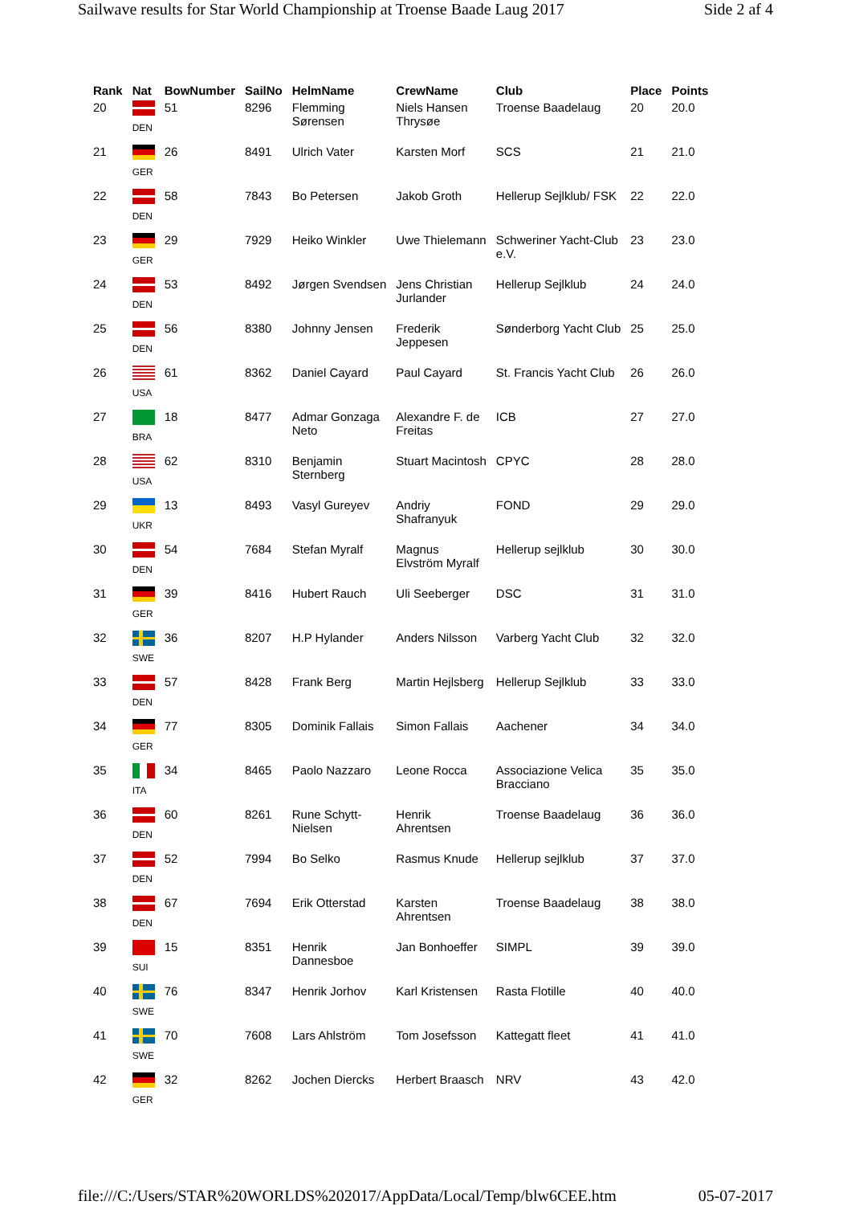Sailwave results for Star World Championship at Troense Baade Laug 2017 Side 2 af 4
| Rank | Nat | BowNumber | SailNo | HelmName | CrewName | Club | Place | Points |
| --- | --- | --- | --- | --- | --- | --- | --- | --- |
| 20 | DEN | 51 | 8296 | Flemming Sørensen | Niels Hansen Thrysøe | Troense Baadelaug | 20 | 20.0 |
| 21 | GER | 26 | 8491 | Ulrich Vater | Karsten Morf | SCS | 21 | 21.0 |
| 22 | DEN | 58 | 7843 | Bo Petersen | Jakob Groth | Hellerup Sejlklub/ FSK | 22 | 22.0 |
| 23 | GER | 29 | 7929 | Heiko Winkler | Uwe Thielemann | Schweriner Yacht-Club e.V. | 23 | 23.0 |
| 24 | DEN | 53 | 8492 | Jørgen Svendsen | Jens Christian Jurlander | Hellerup Sejlklub | 24 | 24.0 |
| 25 | DEN | 56 | 8380 | Johnny Jensen | Frederik Jeppesen | Sønderborg Yacht Club | 25 | 25.0 |
| 26 | USA | 61 | 8362 | Daniel Cayard | Paul Cayard | St. Francis Yacht Club | 26 | 26.0 |
| 27 | BRA | 18 | 8477 | Admar Gonzaga Neto | Alexandre F. de Freitas | ICB | 27 | 27.0 |
| 28 | USA | 62 | 8310 | Benjamin Sternberg | Stuart Macintosh | CPYC | 28 | 28.0 |
| 29 | UKR | 13 | 8493 | Vasyl Gureyev | Andriy Shafranyuk | FOND | 29 | 29.0 |
| 30 | DEN | 54 | 7684 | Stefan Myralf | Magnus Elvström Myralf | Hellerup sejlklub | 30 | 30.0 |
| 31 | GER | 39 | 8416 | Hubert Rauch | Uli Seeberger | DSC | 31 | 31.0 |
| 32 | SWE | 36 | 8207 | H.P Hylander | Anders Nilsson | Varberg Yacht Club | 32 | 32.0 |
| 33 | DEN | 57 | 8428 | Frank Berg | Martin Hejlsberg | Hellerup Sejlklub | 33 | 33.0 |
| 34 | GER | 77 | 8305 | Dominik Fallais | Simon Fallais | Aachener | 34 | 34.0 |
| 35 | ITA | 34 | 8465 | Paolo Nazzaro | Leone Rocca | Associazione Velica Bracciano | 35 | 35.0 |
| 36 | DEN | 60 | 8261 | Rune Schytt- Nielsen | Henrik Ahrentsen | Troense Baadelaug | 36 | 36.0 |
| 37 | DEN | 52 | 7994 | Bo Selko | Rasmus Knude | Hellerup sejlklub | 37 | 37.0 |
| 38 | DEN | 67 | 7694 | Erik Otterstad | Karsten Ahrentsen | Troense Baadelaug | 38 | 38.0 |
| 39 | SUI | 15 | 8351 | Henrik Dannesboe | Jan Bonhoeffer | SIMPL | 39 | 39.0 |
| 40 | SWE | 76 | 8347 | Henrik Jorhov | Karl Kristensen | Rasta Flotille | 40 | 40.0 |
| 41 | SWE | 70 | 7608 | Lars Ahlström | Tom Josefsson | Kattegatt fleet | 41 | 41.0 |
| 42 | GER | 32 | 8262 | Jochen Diercks | Herbert Braasch | NRV | 43 | 42.0 |
file:///C:/Users/STAR%20WORLDS%202017/AppData/Local/Temp/blw6CEE.htm 05-07-2017